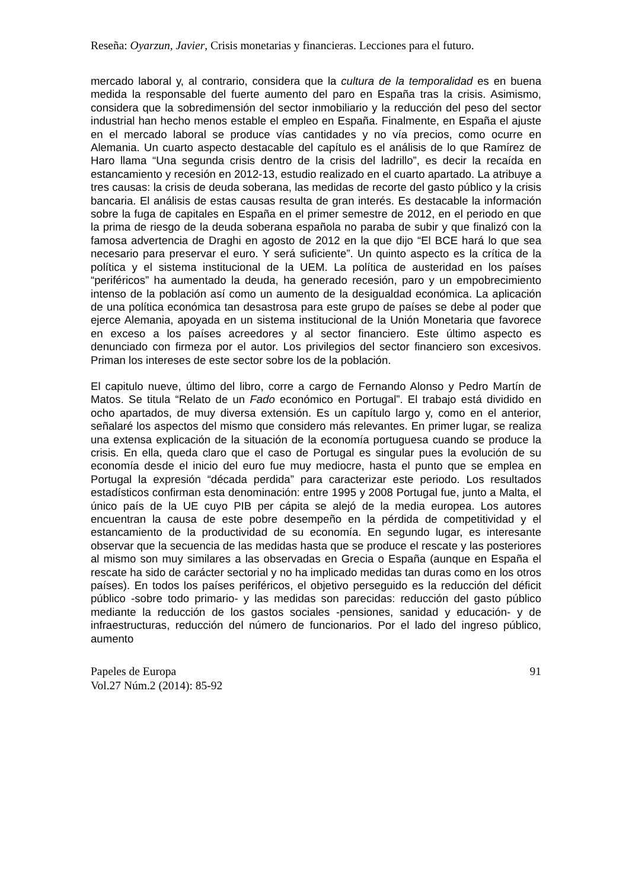Reseña: Oyarzun, Javier, Crisis monetarias y financieras. Lecciones para el futuro.
mercado laboral y, al contrario, considera que la cultura de la temporalidad es en buena medida la responsable del fuerte aumento del paro en España tras la crisis. Asimismo, considera que la sobredimensión del sector inmobiliario y la reducción del peso del sector industrial han hecho menos estable el empleo en España. Finalmente, en España el ajuste en el mercado laboral se produce vías cantidades y no vía precios, como ocurre en Alemania. Un cuarto aspecto destacable del capítulo es el análisis de lo que Ramírez de Haro llama “Una segunda crisis dentro de la crisis del ladrillo”, es decir la recaída en estancamiento y recesión en 2012-13, estudio realizado en el cuarto apartado. La atribuye a tres causas: la crisis de deuda soberana, las medidas de recorte del gasto público y la crisis bancaria. El análisis de estas causas resulta de gran interés. Es destacable la información sobre la fuga de capitales en España en el primer semestre de 2012, en el periodo en que la prima de riesgo de la deuda soberana española no paraba de subir y que finalizó con la famosa advertencia de Draghi en agosto de 2012 en la que dijo “El BCE hará lo que sea necesario para preservar el euro. Y será suficiente”. Un quinto aspecto es la crítica de la política y el sistema institucional de la UEM. La política de austeridad en los países “periféricos” ha aumentado la deuda, ha generado recesión, paro y un empobrecimiento intenso de la población así como un aumento de la desigualdad económica. La aplicación de una política económica tan desastrosa para este grupo de países se debe al poder que ejerce Alemania, apoyada en un sistema institucional de la Unión Monetaria que favorece en exceso a los países acreedores y al sector financiero. Este último aspecto es denunciado con firmeza por el autor. Los privilegios del sector financiero son excesivos. Priman los intereses de este sector sobre los de la población.
El capitulo nueve, último del libro, corre a cargo de Fernando Alonso y Pedro Martín de Matos. Se titula “Relato de un Fado económico en Portugal”. El trabajo está dividido en ocho apartados, de muy diversa extensión. Es un capítulo largo y, como en el anterior, señalaré los aspectos del mismo que considero más relevantes. En primer lugar, se realiza una extensa explicación de la situación de la economía portuguesa cuando se produce la crisis. En ella, queda claro que el caso de Portugal es singular pues la evolución de su economía desde el inicio del euro fue muy mediocre, hasta el punto que se emplea en Portugal la expresión “década perdida” para caracterizar este periodo. Los resultados estadísticos confirman esta denominación: entre 1995 y 2008 Portugal fue, junto a Malta, el único país de la UE cuyo PIB per cápita se alejó de la media europea. Los autores encuentran la causa de este pobre desempeño en la pérdida de competitividad y el estancamiento de la productividad de su economía. En segundo lugar, es interesante observar que la secuencia de las medidas hasta que se produce el rescate y las posteriores al mismo son muy similares a las observadas en Grecia o España (aunque en España el rescate ha sido de carácter sectorial y no ha implicado medidas tan duras como en los otros países). En todos los países periféricos, el objetivo perseguido es la reducción del déficit público -sobre todo primario- y las medidas son parecidas: reducción del gasto público mediante la reducción de los gastos sociales -pensiones, sanidad y educación- y de infraestructuras, reducción del número de funcionarios. Por el lado del ingreso público, aumento
Papeles de Europa
Vol.27 Núm.2 (2014): 85-92
91